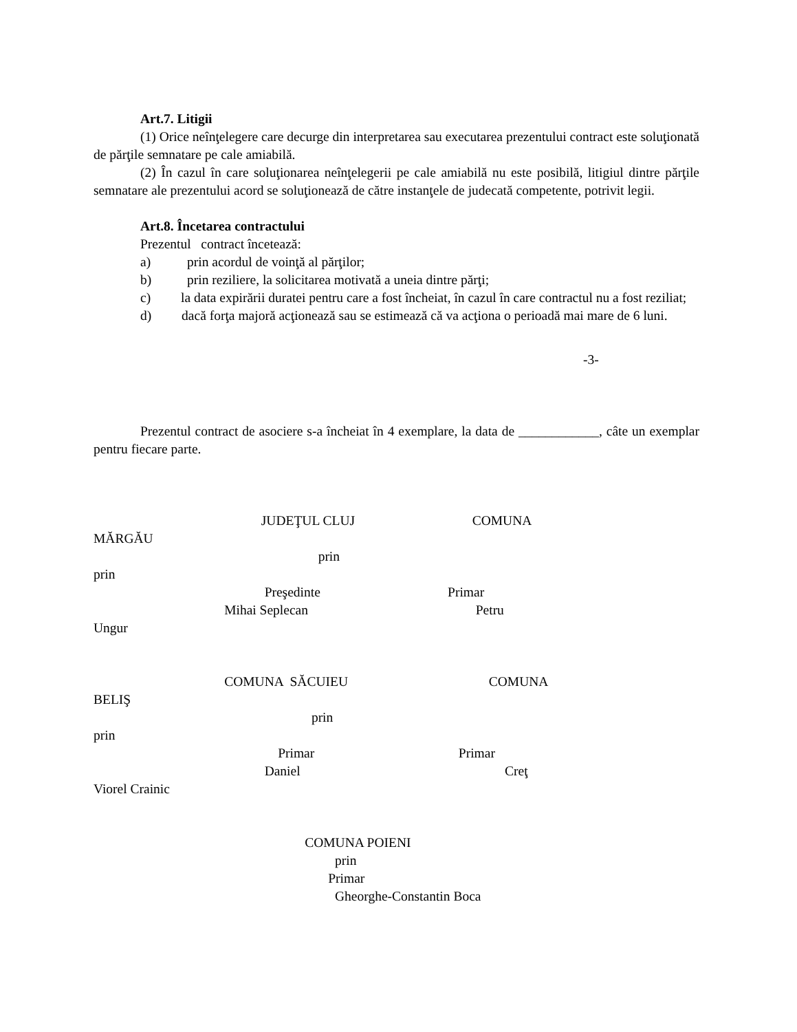Art.7. Litigii
(1) Orice neînţelegere care decurge din interpretarea sau executarea prezentului contract este soluţionată de părţile semnatare pe cale amiabilă.
(2) În cazul în care soluţionarea neînţelegerii pe cale amiabilă nu este posibilă, litigiul dintre părţile semnatare ale prezentului acord se soluţionează de către instanţele de judecată competente, potrivit legii.
Art.8. Încetarea contractului
Prezentul contract încetează:
a) prin acordul de voinţă al părţilor;
b) prin reziliere, la solicitarea motivată a uneia dintre părţi;
c) la data expirării duratei pentru care a fost încheiat, în cazul în care contractul nu a fost reziliat;
d) dacă forţa majoră acţionează sau se estimează că va acţiona o perioadă mai mare de 6 luni.
-3-
Prezentul contract de asociere s-a încheiat în 4 exemplare, la data de ____________, câte un exemplar pentru fiecare parte.
JUDEŢUL CLUJ COMUNA
MĂRGĂU
prin
prin
Preşedinte Primar
Mihai Seplecan Petru
Ungur
COMUNA SĂCUIEU COMUNA
BELIŞ
prin
prin
Primar Primar
Daniel Creţ
Viorel Crainic
COMUNA POIENI
prin
Primar
Gheorghe-Constantin Boca